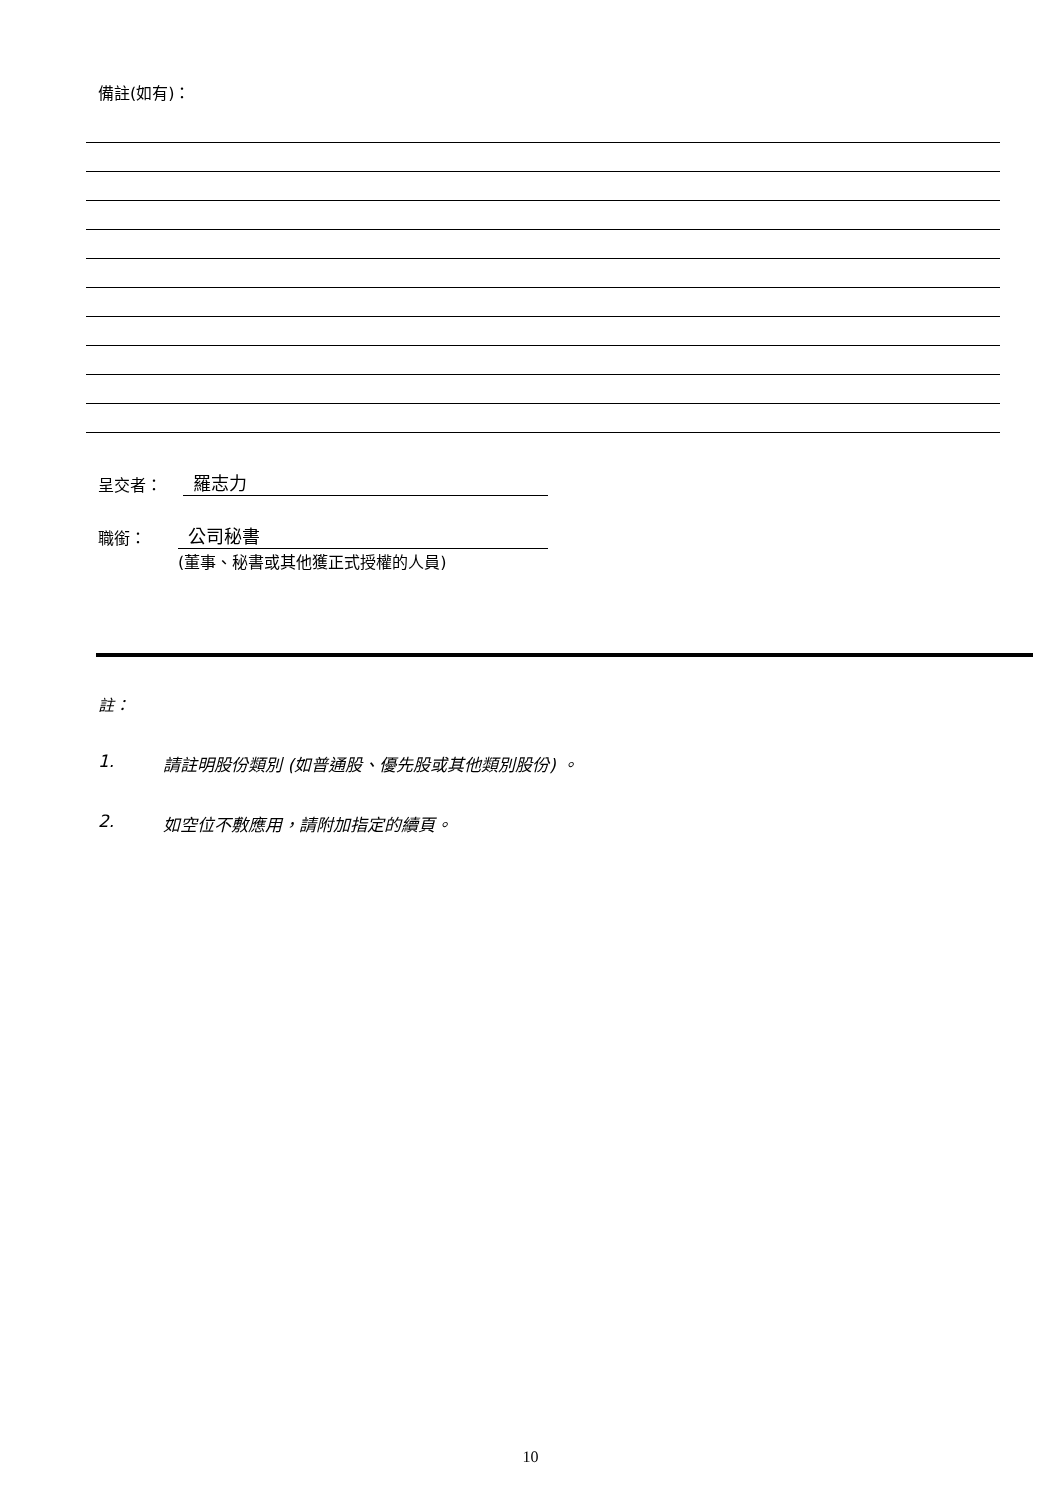備註(如有)：
呈交者： 羅志力
職銜： 公司秘書
(董事、秘書或其他獲正式授權的人員)
註：
1. 請註明股份類別 (如普通股、優先股或其他類別股份) 。
2. 如空位不敷應用，請附加指定的續頁。
10